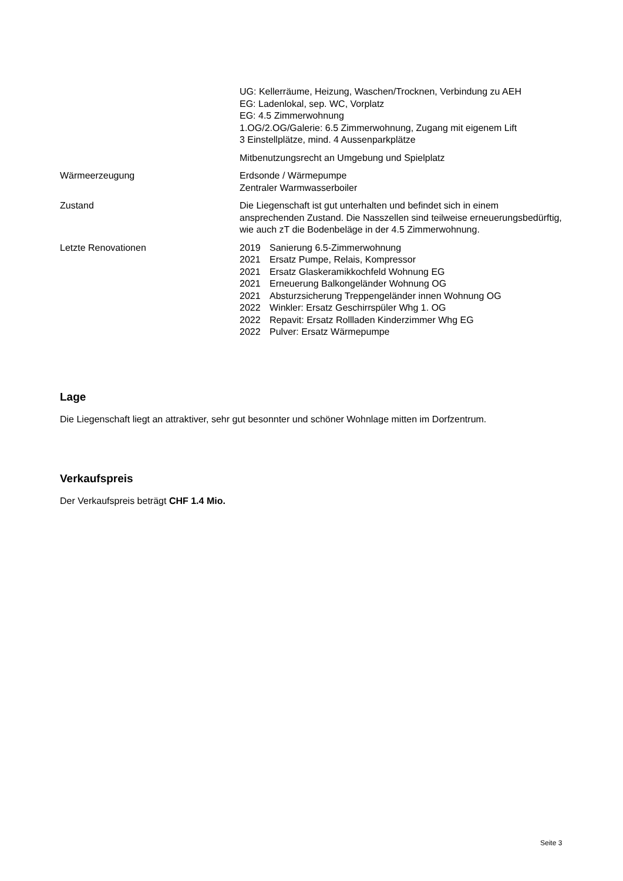UG: Kellerräume, Heizung, Waschen/Trocknen, Verbindung zu AEH
EG: Ladenlokal, sep. WC, Vorplatz
EG: 4.5 Zimmerwohnung
1.OG/2.OG/Galerie: 6.5 Zimmerwohnung, Zugang mit eigenem Lift
3 Einstellplätze, mind. 4 Aussenparkplätze
Mitbenutzungsrecht an Umgebung und Spielplatz
Wärmeerzeugung Erdsonde / Wärmepumpe
Zentraler Warmwasserboiler
Zustand Die Liegenschaft ist gut unterhalten und befindet sich in einem ansprechenden Zustand. Die Nasszellen sind teilweise erneuerungsbedürftig, wie auch zT die Bodenbeläge in der 4.5 Zimmerwohnung.
Letzte Renovationen 2019 Sanierung 6.5-Zimmerwohnung
2021 Ersatz Pumpe, Relais, Kompressor
2021 Ersatz Glaskeramikkochfeld Wohnung EG
2021 Erneuerung Balkongeländer Wohnung OG
2021 Absturzsicherung Treppengeländer innen Wohnung OG
2022 Winkler: Ersatz Geschirrspüler Whg 1. OG
2022 Repavit: Ersatz Rollladen Kinderzimmer Whg EG
2022 Pulver: Ersatz Wärmepumpe
Lage
Die Liegenschaft liegt an attraktiver, sehr gut besonnter und schöner Wohnlage mitten im Dorfzentrum.
Verkaufspreis
Der Verkaufspreis beträgt CHF 1.4 Mio.
Seite 3